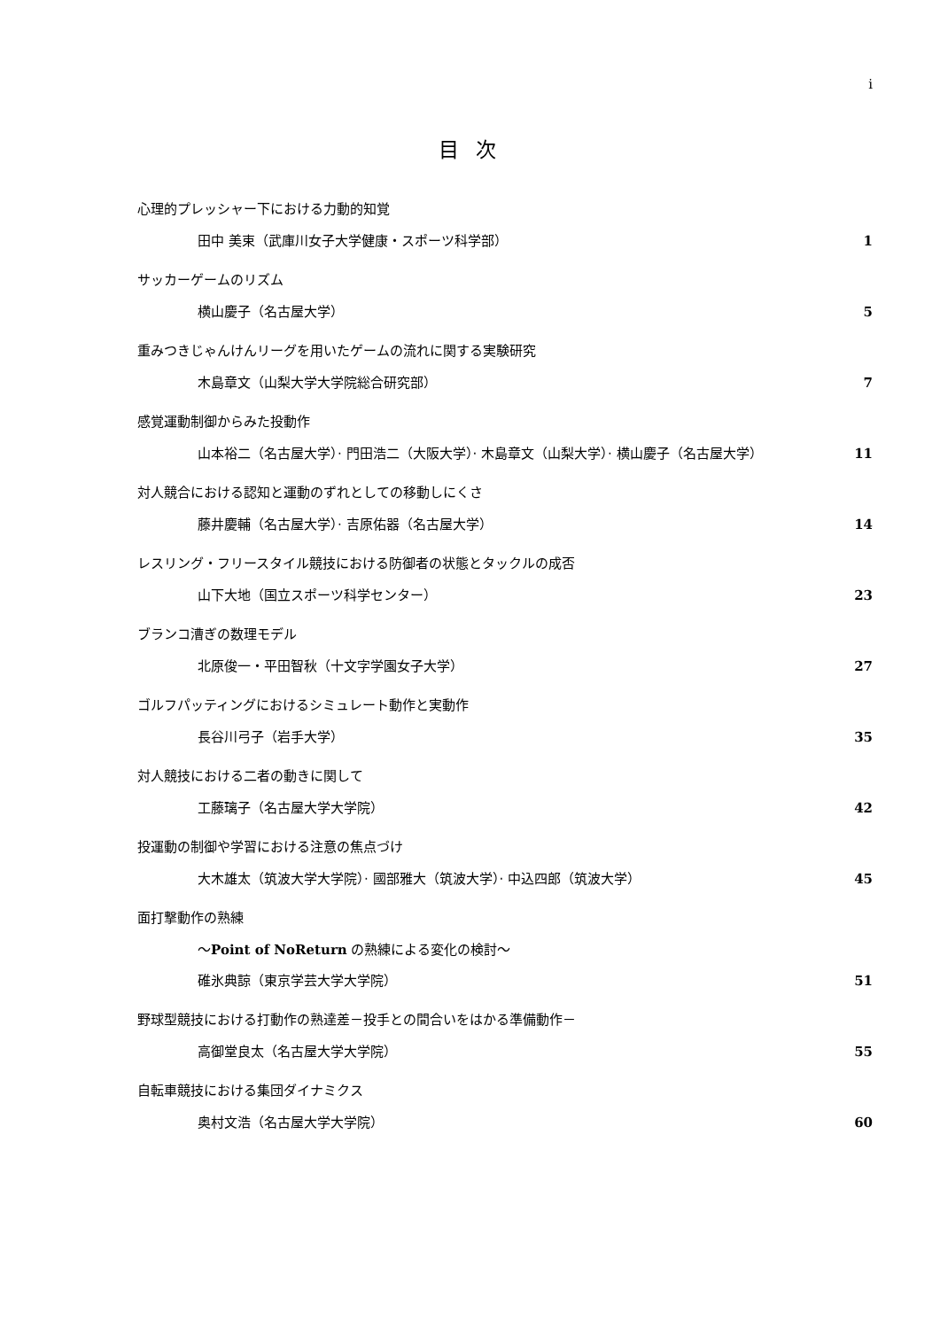i
目 次
心理的プレッシャー下における力動的知覚
田中 美束（武庫川女子大学健康・スポーツ科学部） 1
サッカーゲームのリズム
横山慶子（名古屋大学） 5
重みつきじゃんけんリーグを用いたゲームの流れに関する実験研究
木島章文（山梨大学大学院総合研究部） 7
感覚運動制御からみた投動作
山本裕二（名古屋大学）· 門田浩二（大阪大学）· 木島章文（山梨大学）· 横山慶子（名古屋大学） 11
対人競合における認知と運動のずれとしての移動しにくさ
藤井慶輔（名古屋大学）· 吉原佑器（名古屋大学） 14
レスリング・フリースタイル競技における防御者の状態とタックルの成否
山下大地（国立スポーツ科学センター） 23
ブランコ漕ぎの数理モデル
北原俊一・平田智秋（十文字学園女子大学） 27
ゴルフパッティングにおけるシミュレート動作と実動作
長谷川弓子（岩手大学） 35
対人競技における二者の動きに関して
工藤璃子（名古屋大学大学院） 42
投運動の制御や学習における注意の焦点づけ
大木雄太（筑波大学大学院）· 國部雅大（筑波大学）· 中込四郎（筑波大学） 45
面打撃動作の熟練
～Point of NoReturn の熟練による変化の検討～
碓氷典諒（東京学芸大学大学院） 51
野球型競技における打動作の熟達差－投手との間合いをはかる準備動作－
高御堂良太（名古屋大学大学院） 55
自転車競技における集団ダイナミクス
奥村文浩（名古屋大学大学院） 60